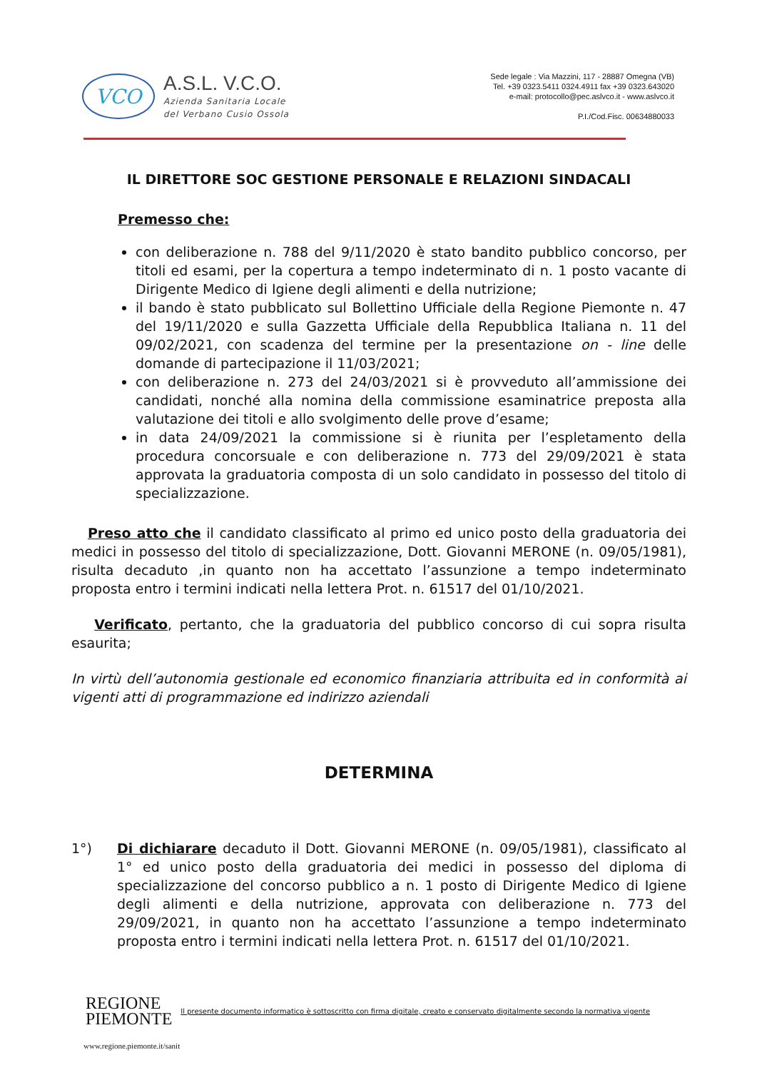VCO
A.S.L. V.C.O.
Azienda Sanitaria Locale
del Verbano Cusio Ossola
Sede legale : Via Mazzini, 117 - 28887 Omegna (VB)
Tel. +39 0323.5411 0324.4911 fax +39 0323.643020
e-mail: protocollo@pec.aslvco.it - www.aslvco.it
P.I./Cod.Fisc. 00634880033
IL DIRETTORE SOC GESTIONE PERSONALE E RELAZIONI SINDACALI
Premesso che:
con deliberazione n. 788 del 9/11/2020 è stato bandito pubblico concorso, per titoli ed esami, per la copertura a tempo indeterminato di n. 1 posto vacante di Dirigente Medico di Igiene degli alimenti e della nutrizione;
il bando è stato pubblicato sul Bollettino Ufficiale della Regione Piemonte n. 47 del 19/11/2020 e sulla Gazzetta Ufficiale della Repubblica Italiana n. 11 del 09/02/2021, con scadenza del termine per la presentazione on - line delle domande di partecipazione il 11/03/2021;
con deliberazione n. 273 del 24/03/2021 si è provveduto all’ammissione dei candidati, nonché alla nomina della commissione esaminatrice preposta alla valutazione dei titoli e allo svolgimento delle prove d’esame;
in data 24/09/2021 la commissione si è riunita per l’espletamento della procedura concorsuale e con deliberazione n. 773 del 29/09/2021 è stata approvata la graduatoria composta di un solo candidato in possesso del titolo di specializzazione.
Preso atto che il candidato classificato al primo ed unico posto della graduatoria dei medici in possesso del titolo di specializzazione, Dott. Giovanni MERONE (n. 09/05/1981), risulta decaduto ,in quanto non ha accettato l’assunzione a tempo indeterminato proposta entro i termini indicati nella lettera Prot. n. 61517 del 01/10/2021.
Verificato, pertanto, che la graduatoria del pubblico concorso di cui sopra risulta esaurita;
In virtù dell’autonomia gestionale ed economico finanziaria attribuita ed in conformità ai vigenti atti di programmazione ed indirizzo aziendali
DETERMINA
1°) Di dichiarare decaduto il Dott. Giovanni MERONE (n. 09/05/1981), classificato al 1° ed unico posto della graduatoria dei medici in possesso del diploma di specializzazione del concorso pubblico a n. 1 posto di Dirigente Medico di Igiene degli alimenti e della nutrizione, approvata con deliberazione n. 773 del 29/09/2021, in quanto non ha accettato l’assunzione a tempo indeterminato proposta entro i termini indicati nella lettera Prot. n. 61517 del 01/10/2021.
REGIONE
PIEMONTE
Il presente documento informatico è sottoscritto con firma digitale, creato e conservato digitalmente secondo la normativa vigente
www.regione.piemonte.it/sanit